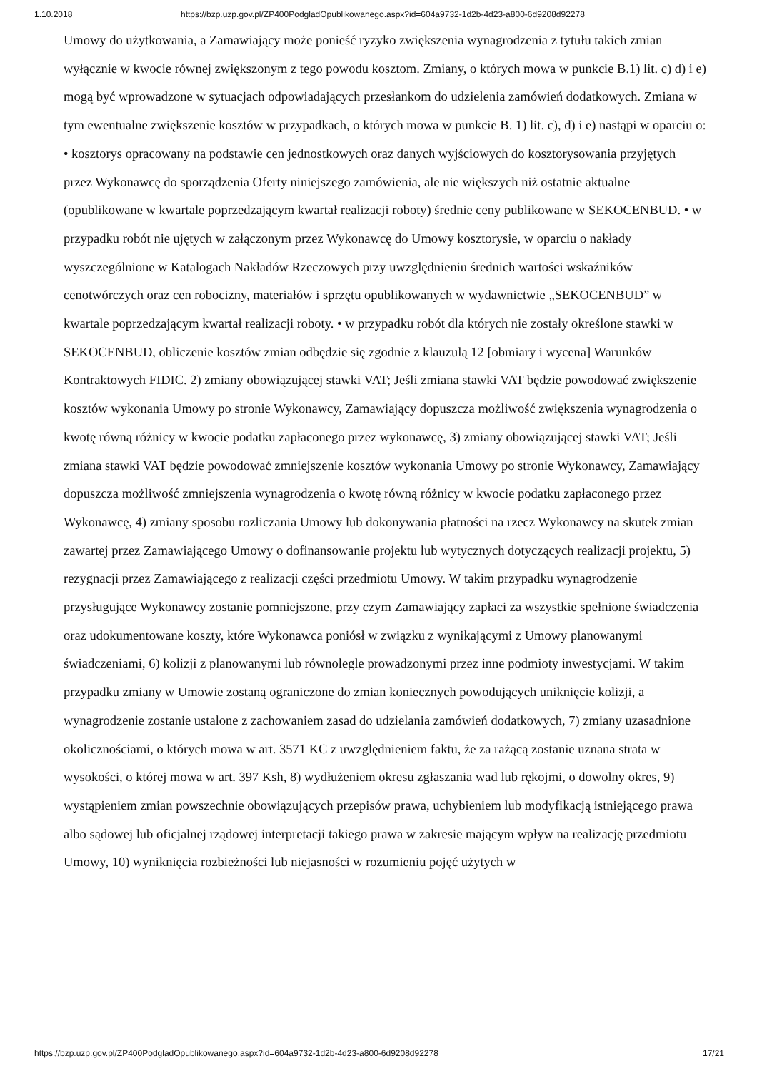1.10.2018 https://bzp.uzp.gov.pl/ZP400PodgladOpublikowanego.aspx?id=604a9732-1d2b-4d23-a800-6d9208d92278
Umowy do użytkowania, a Zamawiający może ponieść ryzyko zwiększenia wynagrodzenia z tytułu takich zmian wyłącznie w kwocie równej zwiększonym z tego powodu kosztom. Zmiany, o których mowa w punkcie B.1) lit. c) d) i e) mogą być wprowadzone w sytuacjach odpowiadających przesłankom do udzielenia zamówień dodatkowych. Zmiana w tym ewentualne zwiększenie kosztów w przypadkach, o których mowa w punkcie B. 1) lit. c), d) i e) nastąpi w oparciu o: • kosztorys opracowany na podstawie cen jednostkowych oraz danych wyjściowych do kosztorysowania przyjętych przez Wykonawcę do sporządzenia Oferty niniejszego zamówienia, ale nie większych niż ostatnie aktualne (opublikowane w kwartale poprzedzającym kwartał realizacji roboty) średnie ceny publikowane w SEKOCENBUD. • w przypadku robót nie ujętych w załączonym przez Wykonawcę do Umowy kosztorysie, w oparciu o nakłady wyszczególnione w Katalogach Nakładów Rzeczowych przy uwzględnieniu średnich wartości wskaźników cenotwórczych oraz cen robocizny, materiałów i sprzętu opublikowanych w wydawnictwie „SEKOCENBUD” w kwartale poprzedzającym kwartał realizacji roboty. • w przypadku robót dla których nie zostały określone stawki w SEKOCENBUD, obliczenie kosztów zmian odbędzie się zgodnie z klauzulą 12 [obmiary i wycena] Warunków Kontraktowych FIDIC. 2) zmiany obowiązującej stawki VAT; Jeśli zmiana stawki VAT będzie powodować zwiększenie kosztów wykonania Umowy po stronie Wykonawcy, Zamawiający dopuszcza możliwość zwiększenia wynagrodzenia o kwotę równą różnicy w kwocie podatku zapłaconego przez wykonawcę, 3) zmiany obowiązującej stawki VAT; Jeśli zmiana stawki VAT będzie powodować zmniejszenie kosztów wykonania Umowy po stronie Wykonawcy, Zamawiający dopuszcza możliwość zmniejszenia wynagrodzenia o kwotę równą różnicy w kwocie podatku zapłaconego przez Wykonawcę, 4) zmiany sposobu rozliczania Umowy lub dokonywania płatności na rzecz Wykonawcy na skutek zmian zawartej przez Zamawiającego Umowy o dofinansowanie projektu lub wytycznych dotyczących realizacji projektu, 5) rezygnacji przez Zamawiającego z realizacji części przedmiotu Umowy. W takim przypadku wynagrodzenie przysługujące Wykonawcy zostanie pomniejszone, przy czym Zamawiający zapłaci za wszystkie spełnione świadczenia oraz udokumentowane koszty, które Wykonawca poniósł w związku z wynikającymi z Umowy planowanymi świadczeniami, 6) kolizji z planowanymi lub równolegle prowadzonymi przez inne podmioty inwestycjami. W takim przypadku zmiany w Umowie zostaną ograniczone do zmian koniecznych powodujących uniknięcie kolizji, a wynagrodzenie zostanie ustalone z zachowaniem zasad do udzielania zamówień dodatkowych, 7) zmiany uzasadnione okolicznościami, o których mowa w art. 3571 KC z uwzględnieniem faktu, że za rażącą zostanie uznana strata w wysokości, o której mowa w art. 397 Ksh, 8) wydłużeniem okresu zgłaszania wad lub rękojmi, o dowolny okres, 9) wystąpieniem zmian powszechnie obowiązujących przepisów prawa, uchybieniem lub modyfikacją istniejącego prawa albo sądowej lub oficjalnej rządowej interpretacji takiego prawa w zakresie mającym wpływ na realizację przedmiotu Umowy, 10) wyniknięcia rozbieżności lub niejasności w rozumieniu pojęć użytych w
https://bzp.uzp.gov.pl/ZP400PodgladOpublikowanego.aspx?id=604a9732-1d2b-4d23-a800-6d9208d92278 17/21